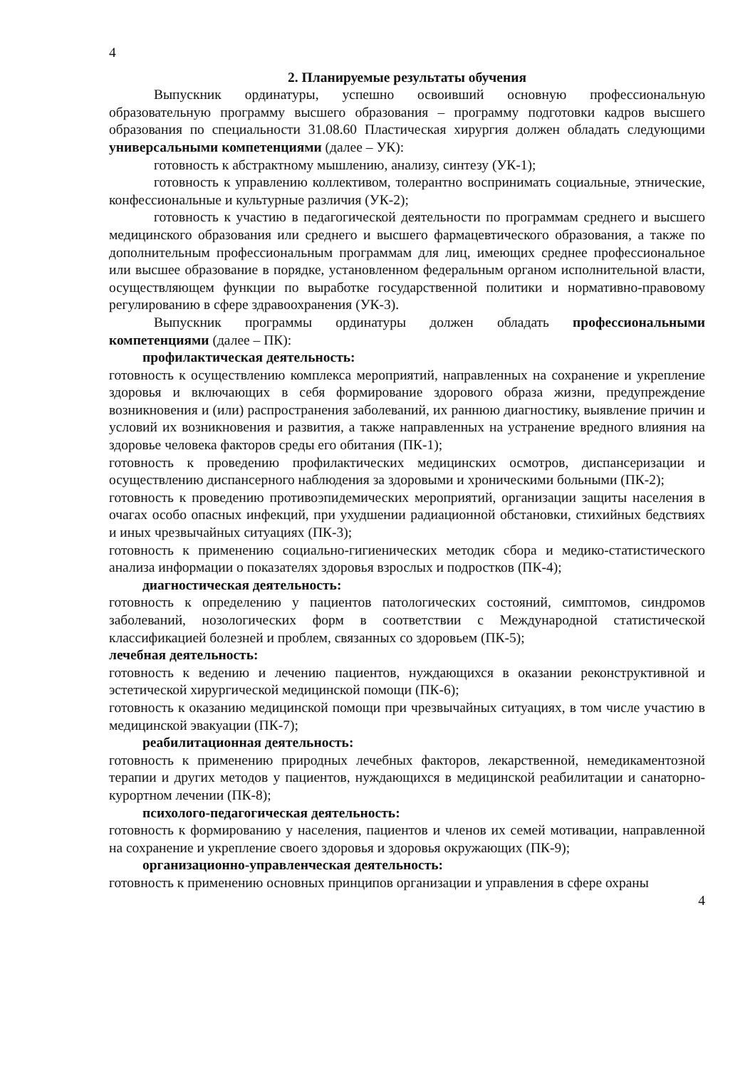4
2. Планируемые результаты обучения
Выпускник ординатуры, успешно освоивший основную профессиональную образовательную программу высшего образования – программу подготовки кадров высшего образования по специальности 31.08.60 Пластическая хирургия должен обладать следующими универсальными компетенциями (далее – УК):
готовность к абстрактному мышлению, анализу, синтезу (УК-1);
готовность к управлению коллективом, толерантно воспринимать социальные, этнические, конфессиональные и культурные различия (УК-2);
готовность к участию в педагогической деятельности по программам среднего и высшего медицинского образования или среднего и высшего фармацевтического образования, а также по дополнительным профессиональным программам для лиц, имеющих среднее профессиональное или высшее образование в порядке, установленном федеральным органом исполнительной власти, осуществляющем функции по выработке государственной политики и нормативно-правовому регулированию в сфере здравоохранения (УК-3).
Выпускник программы ординатуры должен обладать профессиональными компетенциями (далее – ПК):
профилактическая деятельность:
готовность к осуществлению комплекса мероприятий, направленных на сохранение и укрепление здоровья и включающих в себя формирование здорового образа жизни, предупреждение возникновения и (или) распространения заболеваний, их раннюю диагностику, выявление причин и условий их возникновения и развития, а также направленных на устранение вредного влияния на здоровье человека факторов среды его обитания (ПК-1);
готовность к проведению профилактических медицинских осмотров, диспансеризации и осуществлению диспансерного наблюдения за здоровыми и хроническими больными (ПК-2);
готовность к проведению противоэпидемических мероприятий, организации защиты населения в очагах особо опасных инфекций, при ухудшении радиационной обстановки, стихийных бедствиях и иных чрезвычайных ситуациях (ПК-3);
готовность к применению социально-гигиенических методик сбора и медико-статистического анализа информации о показателях здоровья взрослых и подростков (ПК-4);
диагностическая деятельность:
готовность к определению у пациентов патологических состояний, симптомов, синдромов заболеваний, нозологических форм в соответствии с Международной статистической классификацией болезней и проблем, связанных со здоровьем (ПК-5);
лечебная деятельность:
готовность к ведению и лечению пациентов, нуждающихся в оказании реконструктивной и эстетической хирургической медицинской помощи (ПК-6);
готовность к оказанию медицинской помощи при чрезвычайных ситуациях, в том числе участию в медицинской эвакуации (ПК-7);
реабилитационная деятельность:
готовность к применению природных лечебных факторов, лекарственной, немедикаментозной терапии и других методов у пациентов, нуждающихся в медицинской реабилитации и санаторно-курортном лечении (ПК-8);
психолого-педагогическая деятельность:
готовность к формированию у населения, пациентов и членов их семей мотивации, направленной на сохранение и укрепление своего здоровья и здоровья окружающих (ПК-9);
организационно-управленческая деятельность:
готовность к применению основных принципов организации и управления в сфере охраны
4